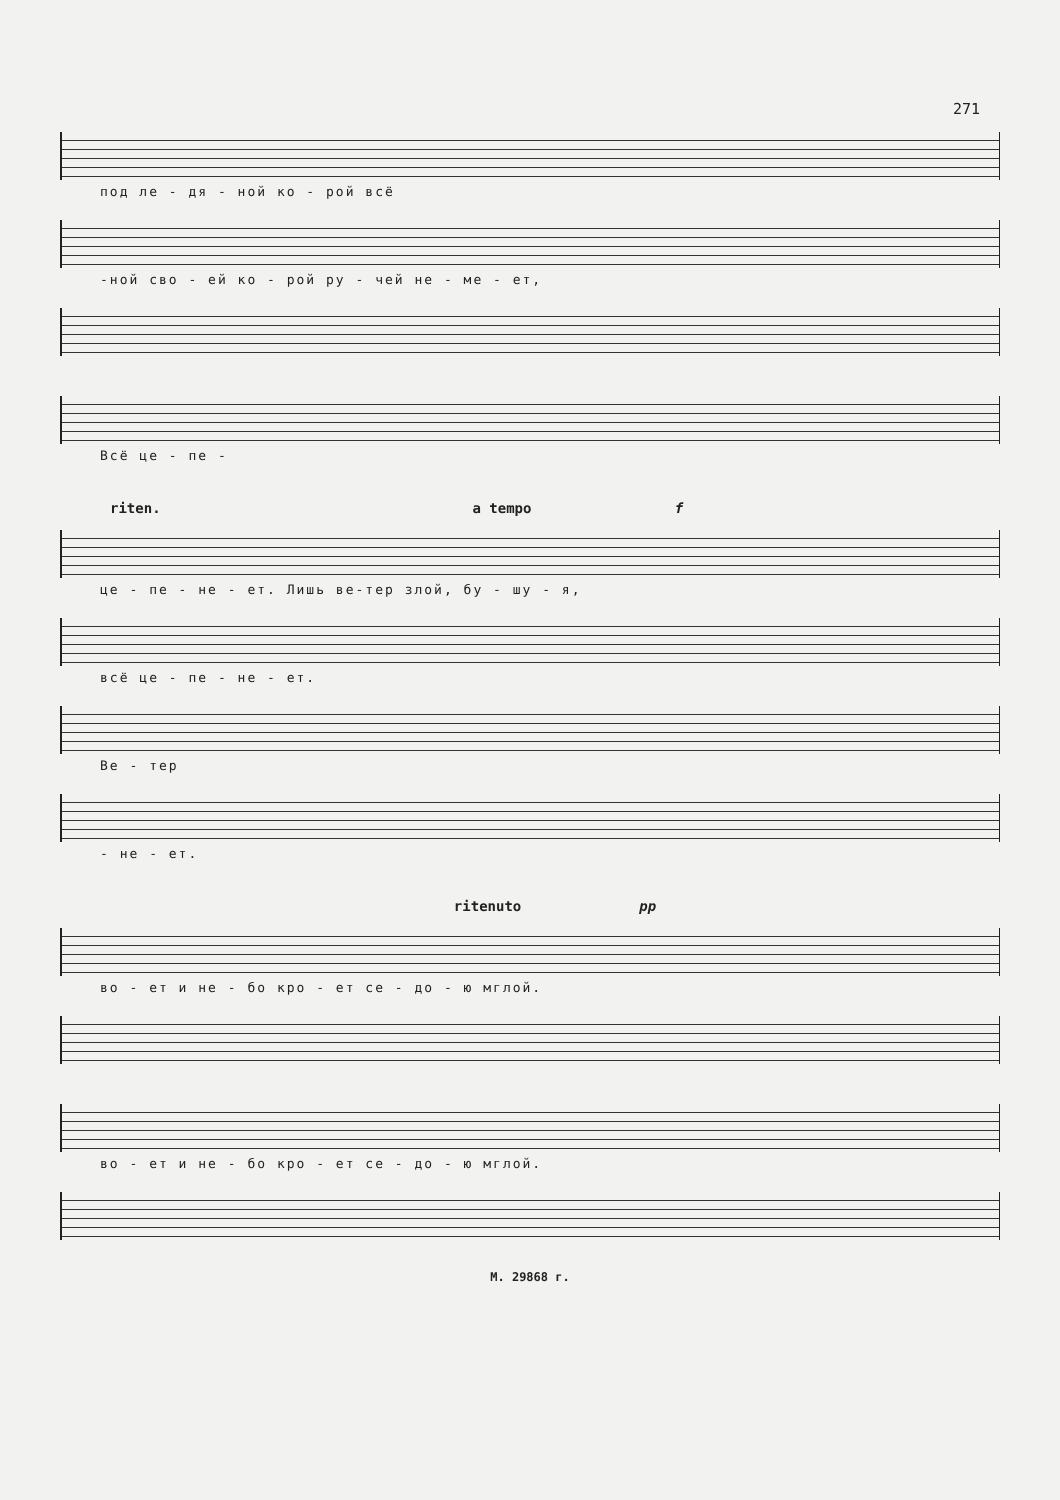271
под ле - дя - ной ко - рой всё
-ной сво - ей ко - рой ру - чей не - ме - ет,
Всё це - пе -
riten. a tempo f
це - пе - не - ет. Лишь ве-тер злой, бу - шу - я,
всё це - пе - не - ет.
Ве - тер
- не - ет.
ritenuto pp
во - ет и не - бо кро - ет се - до - ю мглой.
во - ет и не - бо кро - ет се - до - ю мглой.
М. 29868 г.